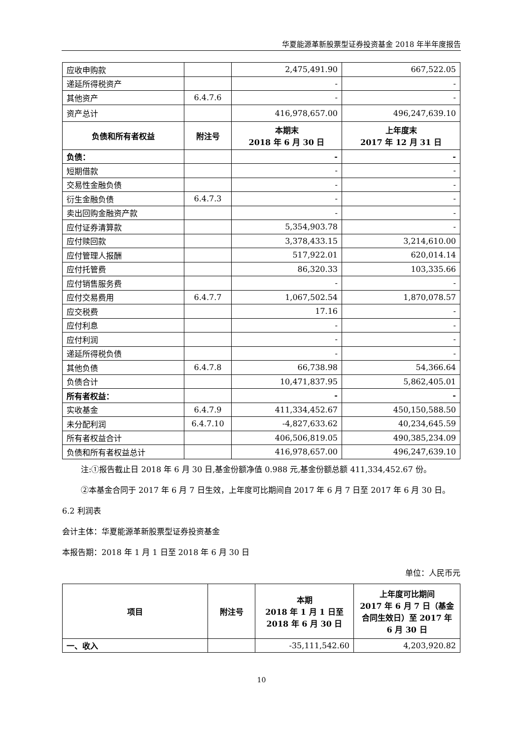华夏能源革新股票型证券投资基金 2018 年半年度报告
| 应收申购款 | | 2,475,491.90 | 667,522.05 |
| 递延所得税资产 | | - | - |
| 其他资产 | 6.4.7.6 | - | - |
| 资产总计 | | 416,978,657.00 | 496,247,639.10 |
| 负债和所有者权益 | 附注号 | 本期末 2018 年 6 月 30 日 | 上年度末 2017 年 12 月 31 日 |
| 负债： | | - | - |
| 短期借款 | | - | - |
| 交易性金融负债 | | - | - |
| 衍生金融负债 | 6.4.7.3 | - | - |
| 卖出回购金融资产款 | | - | - |
| 应付证券清算款 | | 5,354,903.78 | - |
| 应付赎回款 | | 3,378,433.15 | 3,214,610.00 |
| 应付管理人报酬 | | 517,922.01 | 620,014.14 |
| 应付托管费 | | 86,320.33 | 103,335.66 |
| 应付销售服务费 | | - | - |
| 应付交易费用 | 6.4.7.7 | 1,067,502.54 | 1,870,078.57 |
| 应交税费 | | 17.16 | - |
| 应付利息 | | - | - |
| 应付利润 | | - | - |
| 递延所得税负债 | | - | - |
| 其他负债 | 6.4.7.8 | 66,738.98 | 54,366.64 |
| 负债合计 | | 10,471,837.95 | 5,862,405.01 |
| 所有者权益： | | - | - |
| 实收基金 | 6.4.7.9 | 411,334,452.67 | 450,150,588.50 |
| 未分配利润 | 6.4.7.10 | -4,827,633.62 | 40,234,645.59 |
| 所有者权益合计 | | 406,506,819.05 | 490,385,234.09 |
| 负债和所有者权益总计 | | 416,978,657.00 | 496,247,639.10 |
注:①报告截止日 2018 年 6 月 30 日,基金份额净值 0.988 元,基金份额总额 411,334,452.67 份。
②本基金合同于 2017 年 6 月 7 日生效，上年度可比期间自 2017 年 6 月 7 日至 2017 年 6 月 30 日。
6.2 利润表
会计主体：华夏能源革新股票型证券投资基金
本报告期：2018 年 1 月 1 日至 2018 年 6 月 30 日
单位：人民币元
| 项目 | 附注号 | 本期 2018 年 1 月 1 日至 2018 年 6 月 30 日 | 上年度可比期间 2017 年 6 月 7 日（基金合同生效日）至 2017 年 6 月 30 日 |
| --- | --- | --- | --- |
| 一、收入 | | -35,111,542.60 | 4,203,920.82 |
10